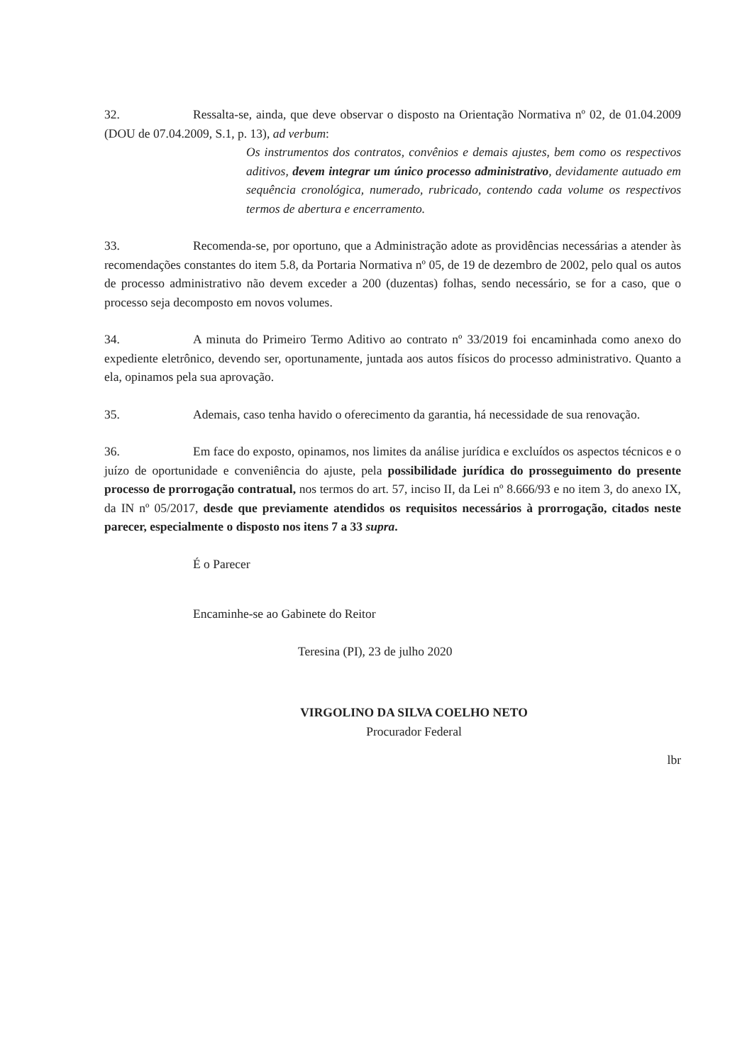32. Ressalta-se, ainda, que deve observar o disposto na Orientação Normativa nº 02, de 01.04.2009 (DOU de 07.04.2009, S.1, p. 13), ad verbum:
Os instrumentos dos contratos, convênios e demais ajustes, bem como os respectivos aditivos, devem integrar um único processo administrativo, devidamente autuado em sequência cronológica, numerado, rubricado, contendo cada volume os respectivos termos de abertura e encerramento.
33. Recomenda-se, por oportuno, que a Administração adote as providências necessárias a atender às recomendações constantes do item 5.8, da Portaria Normativa nº 05, de 19 de dezembro de 2002, pelo qual os autos de processo administrativo não devem exceder a 200 (duzentas) folhas, sendo necessário, se for a caso, que o processo seja decomposto em novos volumes.
34. A minuta do Primeiro Termo Aditivo ao contrato nº 33/2019 foi encaminhada como anexo do expediente eletrônico, devendo ser, oportunamente, juntada aos autos físicos do processo administrativo. Quanto a ela, opinamos pela sua aprovação.
35. Ademais, caso tenha havido o oferecimento da garantia, há necessidade de sua renovação.
36. Em face do exposto, opinamos, nos limites da análise jurídica e excluídos os aspectos técnicos e o juízo de oportunidade e conveniência do ajuste, pela possibilidade jurídica do prosseguimento do presente processo de prorrogação contratual, nos termos do art. 57, inciso II, da Lei nº 8.666/93 e no item 3, do anexo IX, da IN nº 05/2017, desde que previamente atendidos os requisitos necessários à prorrogação, citados neste parecer, especialmente o disposto nos itens 7 a 33 supra.
É o Parecer
Encaminhe-se ao Gabinete do Reitor
Teresina (PI), 23 de julho 2020
VIRGOLINO DA SILVA COELHO NETO
Procurador Federal
lbr